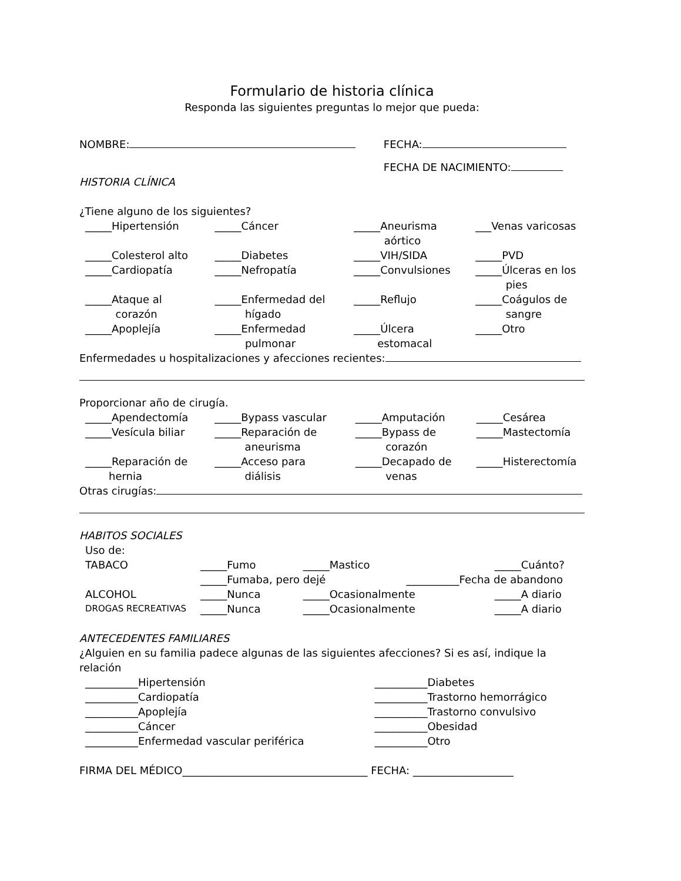Formulario de historia clínica
Responda las siguientes preguntas lo mejor que pueda:
| NOMBRE: | FECHA: |
| | FECHA DE NACIMIENTO: |
HISTORIA CLÍNICA
¿Tiene alguno de los siguientes?
| _____Hipertensión | _____Cáncer | _____Aneurisma aórtico | ___Venas varicosas |
| _____Colesterol alto | _____Diabetes | _____VIH/SIDA | _____PVD |
| _____Cardiopatía | _____Nefropatía | _____Convulsiones | _____Úlceras en los pies |
| _____Ataque al corazón | _____Enfermedad del hígado | _____Reflujo | _____Coágulos de sangre |
| _____Apoplejía | _____Enfermedad pulmonar | _____Úlcera estomacal | _____Otro |
Enfermedades u hospitalizaciones y afecciones recientes:
Proporcionar año de cirugía.
| _____Apendectomía | _____Bypass vascular | _____Amputación | _____Cesárea |
| _____Vesícula biliar | _____Reparación de aneurisma | _____Bypass de corazón | _____Mastectomía |
| _____Reparación de hernia | _____Acceso para diálisis | _____Decapado de venas | _____Histerectomía |
Otras cirugías:
HABITOS SOCIALES
| Uso de: | | | |
| TABACO | _____Fumo | _____Mastico | _____Cuánto? |
| | _____Fumaba, pero dejé __________Fecha de abandono | | |
| ALCOHOL | _____Nunca | _____Ocasionalmente | _____A diario |
| DROGAS RECREATIVAS | _____Nunca | _____Ocasionalmente | _____A diario |
ANTECEDENTES FAMILIARES
¿Alguien en su familia padece algunas de las siguientes afecciones? Si es así, indique la relación
| __________Hipertensión | __________Diabetes |
| __________Cardiopatía | __________Trastorno hemorrágico |
| __________Apoplejía | __________Trastorno convulsivo |
| __________Cáncer | __________Obesidad |
| __________Enfermedad vascular periférica | __________Otro |
FIRMA DEL MÉDICO___________________________________ FECHA: ___________________